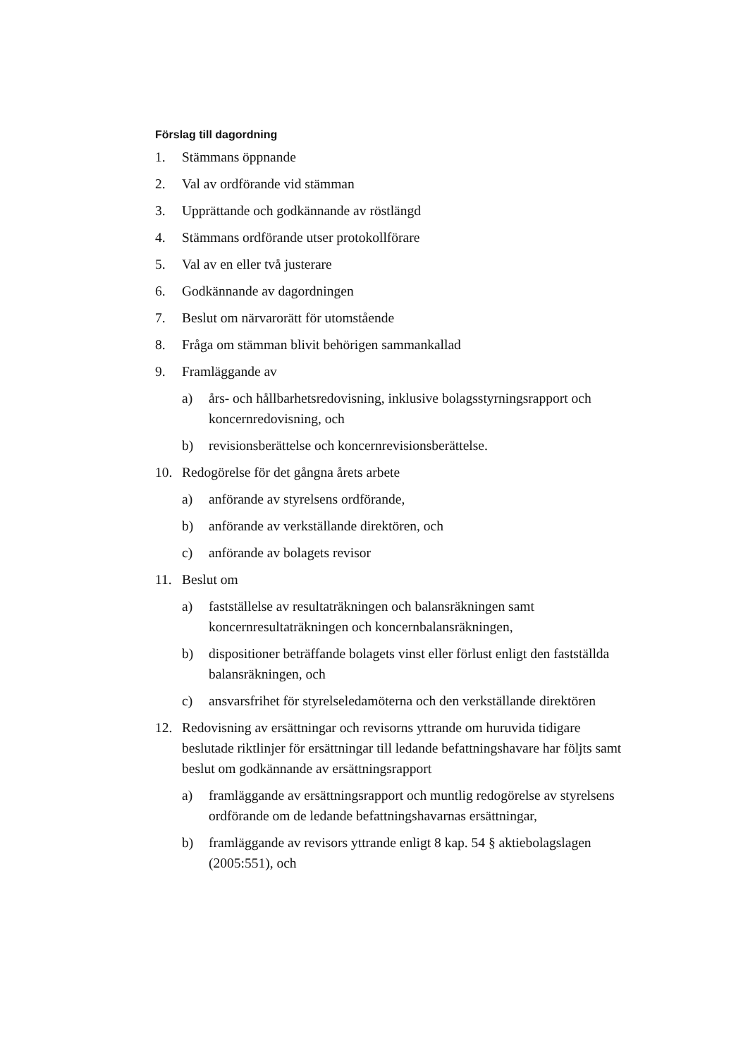Förslag till dagordning
1. Stämmans öppnande
2. Val av ordförande vid stämman
3. Upprättande och godkännande av röstlängd
4. Stämmans ordförande utser protokollförare
5. Val av en eller två justerare
6. Godkännande av dagordningen
7. Beslut om närvarorätt för utomstående
8. Fråga om stämman blivit behörigen sammankallad
9. Framläggande av
a) års- och hållbarhetsredovisning, inklusive bolagsstyrningsrapport och koncernredovisning, och
b) revisionsberättelse och koncernrevisionsberättelse.
10. Redogörelse för det gångna årets arbete
a) anförande av styrelsens ordförande,
b) anförande av verkställande direktören, och
c) anförande av bolagets revisor
11. Beslut om
a) fastställelse av resultaträkningen och balansräkningen samt koncernresultaträkningen och koncernbalansräkningen,
b) dispositioner beträffande bolagets vinst eller förlust enligt den fastställda balansräkningen, och
c) ansvarsfrihet för styrelseledamöterna och den verkställande direktören
12. Redovisning av ersättningar och revisorns yttrande om huruvida tidigare beslutade riktlinjer för ersättningar till ledande befattningshavare har följts samt beslut om godkännande av ersättningsrapport
a) framläggande av ersättningsrapport och muntlig redogörelse av styrelsens ordförande om de ledande befattningshavarnas ersättningar,
b) framläggande av revisors yttrande enligt 8 kap. 54 § aktiebolagslagen (2005:551), och